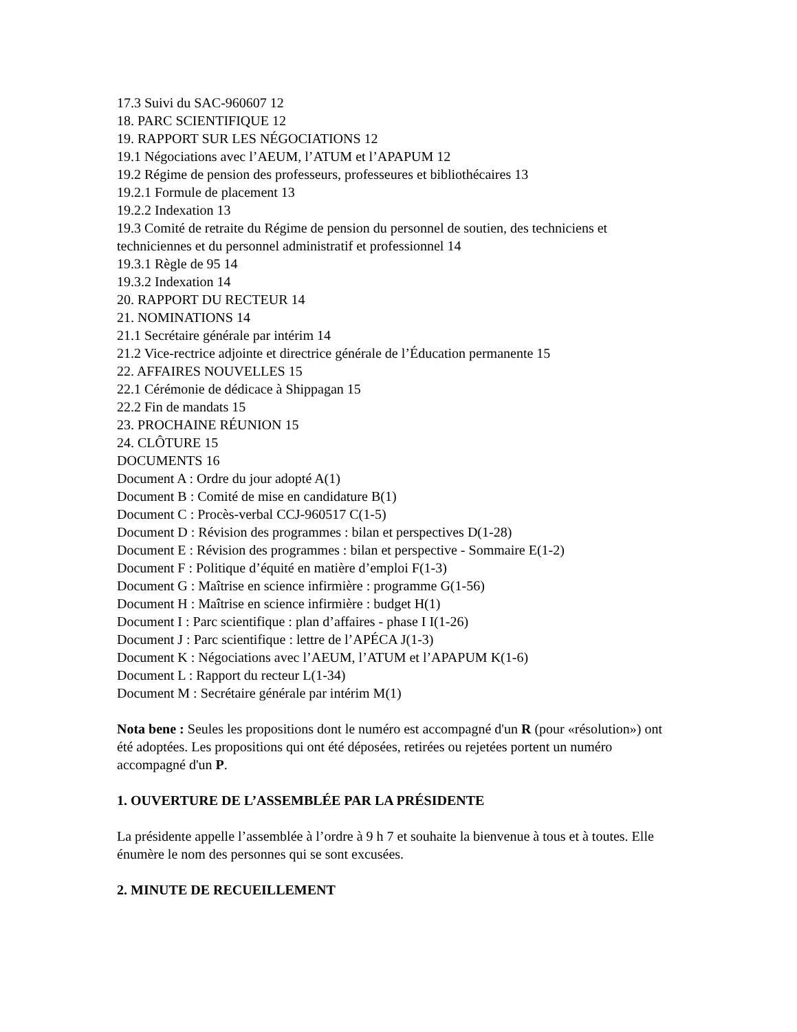17.3 Suivi du SAC-960607 12
18. PARC SCIENTIFIQUE 12
19. RAPPORT SUR LES NÉGOCIATIONS 12
19.1 Négociations avec l’AEUM, l’ATUM et l’APAPUM 12
19.2 Régime de pension des professeurs, professeures et bibliothécaires 13
19.2.1 Formule de placement 13
19.2.2 Indexation 13
19.3 Comité de retraite du Régime de pension du personnel de soutien, des techniciens et techniciennes et du personnel administratif et professionnel 14
19.3.1 Règle de 95 14
19.3.2 Indexation 14
20. RAPPORT DU RECTEUR 14
21. NOMINATIONS 14
21.1 Secrétaire générale par intérim 14
21.2 Vice-rectrice adjointe et directrice générale de l’Éducation permanente 15
22. AFFAIRES NOUVELLES 15
22.1 Cérémonie de dédicace à Shippagan 15
22.2 Fin de mandats 15
23. PROCHAINE RÉUNION 15
24. CLÔTURE 15
DOCUMENTS 16
Document A : Ordre du jour adopté A(1)
Document B : Comité de mise en candidature B(1)
Document C : Procès-verbal CCJ-960517 C(1-5)
Document D : Révision des programmes : bilan et perspectives D(1-28)
Document E : Révision des programmes : bilan et perspective - Sommaire E(1-2)
Document F : Politique d’équité en matière d’emploi F(1-3)
Document G : Maîtrise en science infirmière : programme G(1-56)
Document H : Maîtrise en science infirmière : budget H(1)
Document I : Parc scientifique : plan d’affaires - phase I I(1-26)
Document J : Parc scientifique : lettre de l’APÉCA J(1-3)
Document K : Négociations avec l’AEUM, l’ATUM et l’APAPUM K(1-6)
Document L : Rapport du recteur L(1-34)
Document M : Secrétaire générale par intérim M(1)
Nota bene : Seules les propositions dont le numéro est accompagné d'un R (pour «résolution») ont été adoptées. Les propositions qui ont été déposées, retirées ou rejetées portent un numéro accompagné d'un P.
1. OUVERTURE DE L’ASSEMBLÉE PAR LA PRÉSIDENTE
La présidente appelle l’assemblée à l’ordre à 9 h 7 et souhaite la bienvenue à tous et à toutes. Elle énumère le nom des personnes qui se sont excusées.
2. MINUTE DE RECUEILLEMENT